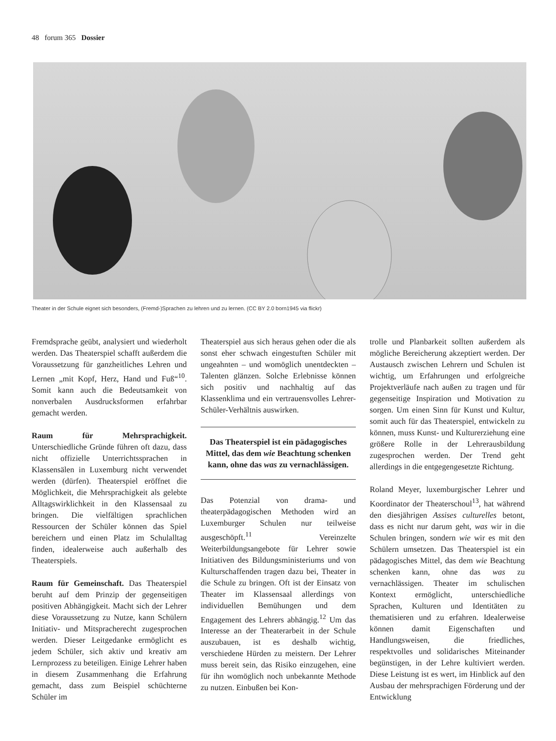48 forum 365 Dossier
Theater in der Schule eignet sich besonders, (Fremd-)Sprachen zu lehren und zu lernen. (CC BY 2.0 born1945 via flickr)
Fremdsprache geübt, analysiert und wiederholt werden. Das Theaterspiel schafft außerdem die Voraussetzung für ganzheitliches Lehren und Lernen „mit Kopf, Herz, Hand und Fuß“<sup>10</sup>. Somit kann auch die Bedeutsamkeit von nonverbalen Ausdrucksformen erfahrbar gemacht werden.
Raum für Mehrsprachigkeit. Unterschiedliche Gründe führen oft dazu, dass nicht offizielle Unterrichtssprachen in Klassensälen in Luxemburg nicht verwendet werden (dürfen). Theaterspiel eröffnet die Möglichkeit, die Mehrsprachigkeit als gelebte Alltagswirklichkeit in den Klassensaal zu bringen. Die vielfältigen sprachlichen Ressourcen der Schüler können das Spiel bereichern und einen Platz im Schulalltag finden, idealerweise auch außerhalb des Theaterspiels.
Raum für Gemeinschaft. Das Theaterspiel beruht auf dem Prinzip der gegenseitigen positiven Abhängigkeit. Macht sich der Lehrer diese Voraussetzung zu Nutze, kann Schülern Initiativ- und Mitspracherecht zugesprochen werden. Dieser Leitgedanke ermöglicht es jedem Schüler, sich aktiv und kreativ am Lernprozess zu beteiligen. Einige Lehrer haben in diesem Zusammenhang die Erfahrung gemacht, dass zum Beispiel schüchterne Schüler im
Theaterspiel aus sich heraus gehen oder die als sonst eher schwach eingestuften Schüler mit ungeahnten – und womöglich unentdeckten – Talenten glänzen. Solche Erlebnisse können sich positiv und nachhaltig auf das Klassenklima und ein vertrauensvolles Lehrer-Schüler-Verhältnis auswirken.
Das Theaterspiel ist ein pädagogisches Mittel, das dem wie Beachtung schenken kann, ohne das was zu vernachlässigen.
Das Potenzial von drama- und theaterpädagogischen Methoden wird an Luxemburger Schulen nur teilweise ausgeschöpft.<sup>11</sup> Vereinzelte Weiterbildungsangebote für Lehrer sowie Initiativen des Bildungsministeriums und von Kulturschaffenden tragen dazu bei, Theater in die Schule zu bringen. Oft ist der Einsatz von Theater im Klassensaal allerdings von individuellen Bemühungen und dem Engagement des Lehrers abhängig.<sup>12</sup> Um das Interesse an der Theaterarbeit in der Schule auszubauen, ist es deshalb wichtig, verschiedene Hürden zu meistern. Der Lehrer muss bereit sein, das Risiko einzugehen, eine für ihn womöglich noch unbekannte Methode zu nutzen. Einbußen bei Kon-
trolle und Planbarkeit sollten außerdem als mögliche Bereicherung akzeptiert werden. Der Austausch zwischen Lehrern und Schulen ist wichtig, um Erfahrungen und erfolgreiche Projektverläufe nach außen zu tragen und für gegenseitige Inspiration und Motivation zu sorgen. Um einen Sinn für Kunst und Kultur, somit auch für das Theaterspiel, entwickeln zu können, muss Kunst- und Kulturerziehung eine größere Rolle in der Lehrerausbildung zugesprochen werden. Der Trend geht allerdings in die entgegengesetzte Richtung.
Roland Meyer, luxemburgischer Lehrer und Koordinator der Theaterschoul<sup>13</sup>, hat während den diesjährigen Assises culturelles betont, dass es nicht nur darum geht, was wir in die Schulen bringen, sondern wie wir es mit den Schülern umsetzen. Das Theaterspiel ist ein pädagogisches Mittel, das dem wie Beachtung schenken kann, ohne das was zu vernachlässigen. Theater im schulischen Kontext ermöglicht, unterschiedliche Sprachen, Kulturen und Identitäten zu thematisieren und zu erfahren. Idealerweise können damit Eigenschaften und Handlungsweisen, die friedliches, respektvolles und solidarisches Miteinander begünstigen, in der Lehre kultiviert werden. Diese Leistung ist es wert, im Hinblick auf den Ausbau der mehrsprachigen Förderung und der Entwicklung